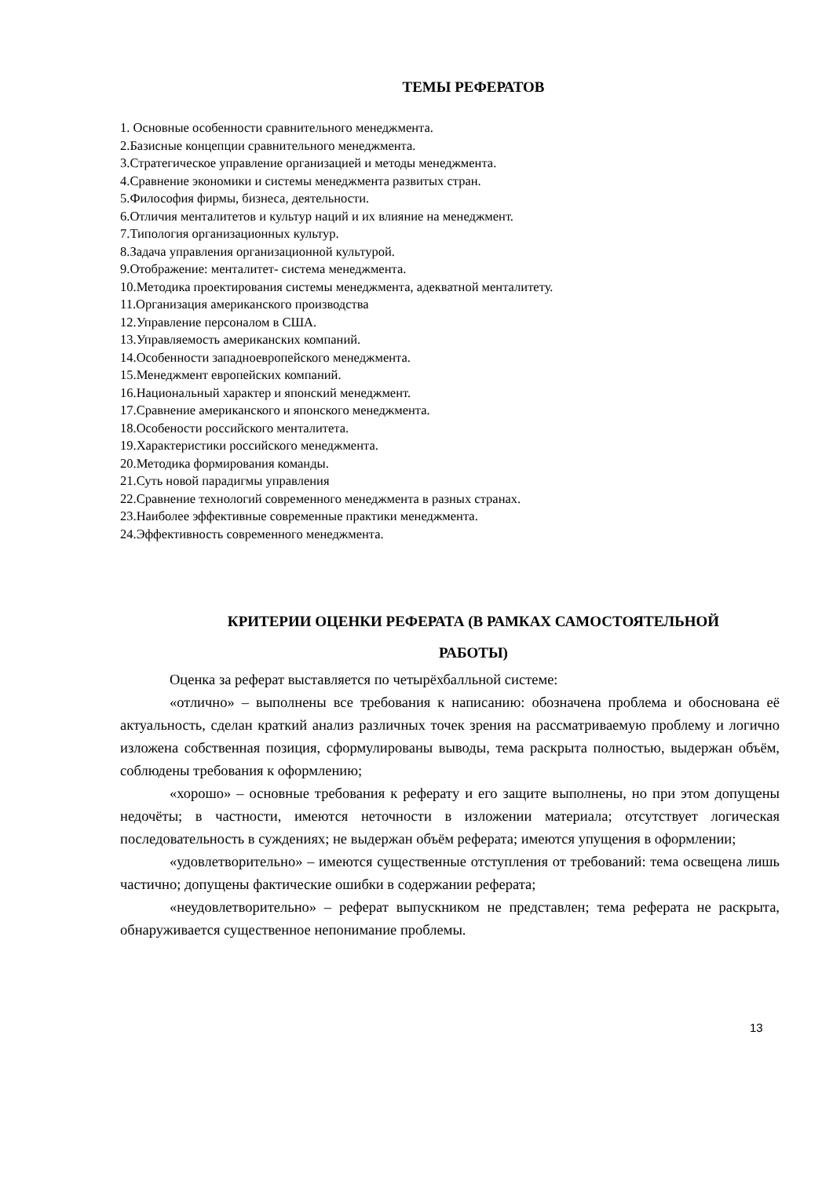ТЕМЫ РЕФЕРАТОВ
1. Основные особенности сравнительного менеджмента.
2.Базисные концепции сравнительного менеджмента.
3.Стратегическое управление организацией и методы менеджмента.
4.Сравнение экономики и системы менеджмента развитых стран.
5.Философия фирмы, бизнеса, деятельности.
6.Отличия менталитетов и культур наций и их влияние на менеджмент.
7.Типология организационных культур.
8.Задача управления организационной культурой.
9.Отображение: менталитет- система менеджмента.
10.Методика проектирования системы менеджмента, адекватной менталитету.
11.Организация американского производства
12.Управление персоналом в США.
13.Управляемость американских компаний.
14.Особенности западноевропейского менеджмента.
15.Менеджмент европейских компаний.
16.Национальный характер и японский менеджмент.
17.Сравнение американского и японского менеджмента.
18.Особености российского менталитета.
19.Характеристики российского менеджмента.
20.Методика формирования команды.
21.Суть новой парадигмы управления
22.Сравнение технологий современного менеджмента в разных странах.
23.Наиболее эффективные современные практики менеджмента.
24.Эффективность современного менеджмента.
КРИТЕРИИ ОЦЕНКИ РЕФЕРАТА (В РАМКАХ САМОСТОЯТЕЛЬНОЙ
РАБОТЫ)
Оценка за реферат выставляется по четырёхбалльной системе:
«отлично» – выполнены все требования к написанию: обозначена проблема и обоснована её актуальность, сделан краткий анализ различных точек зрения на рассматриваемую проблему и логично изложена собственная позиция, сформулированы выводы, тема раскрыта полностью, выдержан объём, соблюдены требования к оформлению;
«хорошо» – основные требования к реферату и его защите выполнены, но при этом допущены недочёты; в частности, имеются неточности в изложении материала; отсутствует логическая последовательность в суждениях; не выдержан объём реферата; имеются упущения в оформлении;
«удовлетворительно» – имеются существенные отступления от требований: тема освещена лишь частично; допущены фактические ошибки в содержании реферата;
«неудовлетворительно» – реферат выпускником не представлен; тема реферата не раскрыта, обнаруживается существенное непонимание проблемы.
13